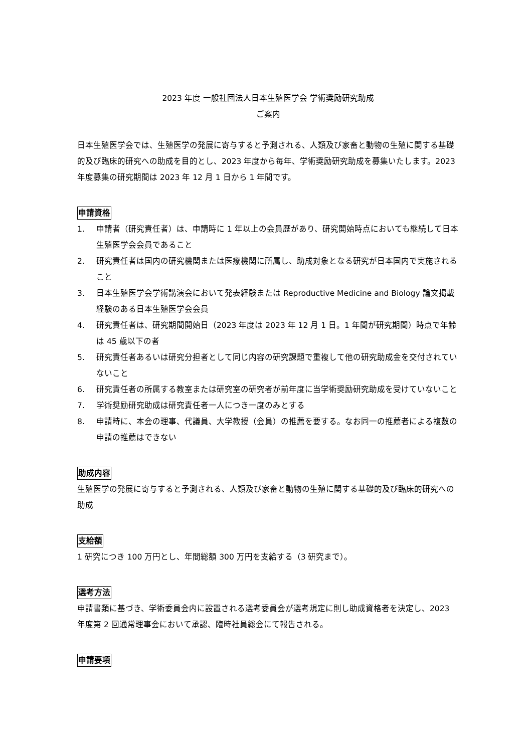2023 年度 一般社団法人日本生殖医学会 学術奨励研究助成
ご案内
日本生殖医学会では、生殖医学の発展に寄与すると予測される、人類及び家畜と動物の生殖に関する基礎的及び臨床的研究への助成を目的とし、2023 年度から毎年、学術奨励研究助成を募集いたします。2023 年度募集の研究期間は 2023 年 12 月 1 日から 1 年間です。
申請資格
1. 申請者（研究責任者）は、申請時に 1 年以上の会員歴があり、研究開始時点においても継続して日本生殖医学会会員であること
2. 研究責任者は国内の研究機関または医療機関に所属し、助成対象となる研究が日本国内で実施されること
3. 日本生殖医学会学術講演会において発表経験または Reproductive Medicine and Biology 論文掲載経験のある日本生殖医学会会員
4. 研究責任者は、研究期間開始日（2023 年度は 2023 年 12 月 1 日。1 年間が研究期間）時点で年齢は 45 歳以下の者
5. 研究責任者あるいは研究分担者として同じ内容の研究課題で重複して他の研究助成金を交付されていないこと
6. 研究責任者の所属する教室または研究室の研究者が前年度に当学術奨励研究助成を受けていないこと
7. 学術奨励研究助成は研究責任者一人につき一度のみとする
8. 申請時に、本会の理事、代議員、大学教授（会員）の推薦を要する。なお同一の推薦者による複数の申請の推薦はできない
助成内容
生殖医学の発展に寄与すると予測される、人類及び家畜と動物の生殖に関する基礎的及び臨床的研究への助成
支給額
1 研究につき 100 万円とし、年間総額 300 万円を支給する（3 研究まで）。
選考方法
申請書類に基づき、学術委員会内に設置される選考委員会が選考規定に則し助成資格者を決定し、2023 年度第 2 回通常理事会において承認、臨時社員総会にて報告される。
申請要項